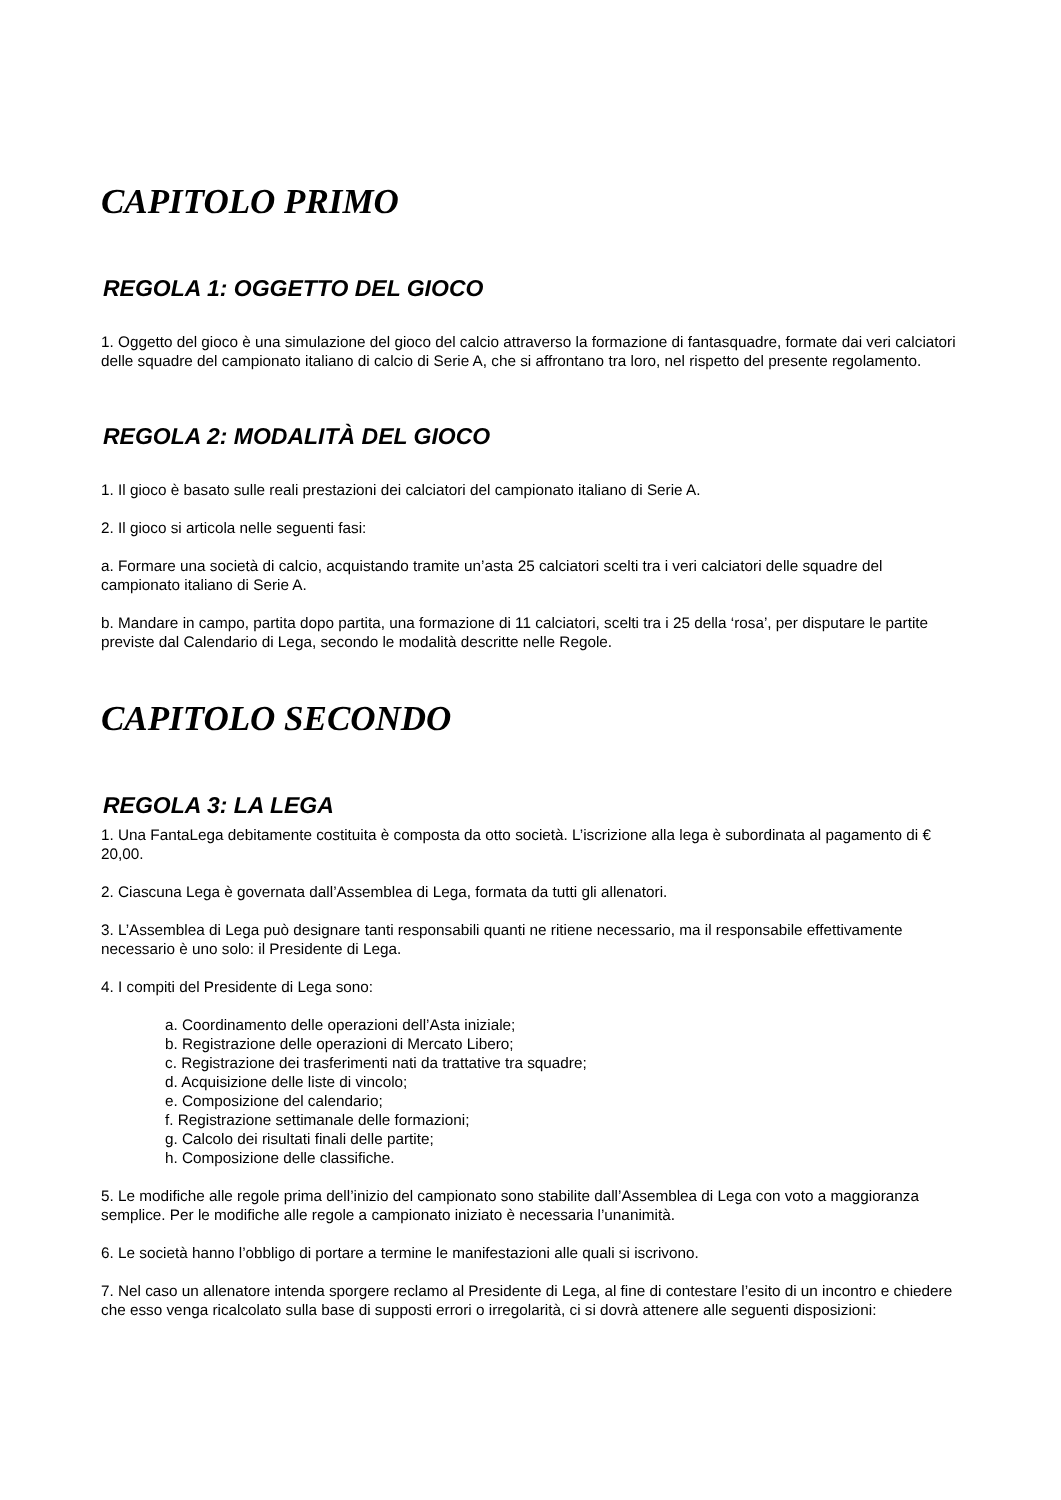CAPITOLO PRIMO
REGOLA 1: OGGETTO DEL GIOCO
1. Oggetto del gioco è una simulazione del gioco del calcio attraverso la formazione di fantasquadre, formate dai veri calciatori delle squadre del campionato italiano di calcio di Serie A, che si affrontano tra loro, nel rispetto del presente regolamento.
REGOLA 2: MODALITÀ DEL GIOCO
1. Il gioco è basato sulle reali prestazioni dei calciatori del campionato italiano di Serie A.
2. Il gioco si articola nelle seguenti fasi:
a. Formare una società di calcio, acquistando tramite un’asta 25 calciatori scelti tra i veri calciatori delle squadre del campionato italiano di Serie A.
b. Mandare in campo, partita dopo partita, una formazione di 11 calciatori, scelti tra i 25 della ‘rosa’, per disputare le partite previste dal Calendario di Lega, secondo le modalità descritte nelle Regole.
CAPITOLO SECONDO
REGOLA 3: LA LEGA
1. Una FantaLega debitamente costituita è composta da otto società. L’iscrizione alla lega è subordinata al pagamento di € 20,00.
2. Ciascuna Lega è governata dall’Assemblea di Lega, formata da tutti gli allenatori.
3. L’Assemblea di Lega può designare tanti responsabili quanti ne ritiene necessario, ma il responsabile effettivamente necessario è uno solo: il Presidente di Lega.
4. I compiti del Presidente di Lega sono:
a. Coordinamento delle operazioni dell’Asta iniziale;
b. Registrazione delle operazioni di Mercato Libero;
c. Registrazione dei trasferimenti nati da trattative tra squadre;
d. Acquisizione delle liste di vincolo;
e. Composizione del calendario;
f. Registrazione settimanale delle formazioni;
g. Calcolo dei risultati finali delle partite;
h. Composizione delle classifiche.
5. Le modifiche alle regole prima dell’inizio del campionato sono stabilite dall’Assemblea di Lega con voto a maggioranza semplice. Per le modifiche alle regole a campionato iniziato è necessaria l’unanimità.
6. Le società hanno l’obbligo di portare a termine le manifestazioni alle quali si iscrivono.
7. Nel caso un allenatore intenda sporgere reclamo al Presidente di Lega, al fine di contestare l’esito di un incontro e chiedere che esso venga ricalcolato sulla base di supposti errori o irregolarità, ci si dovrà attenere alle seguenti disposizioni: